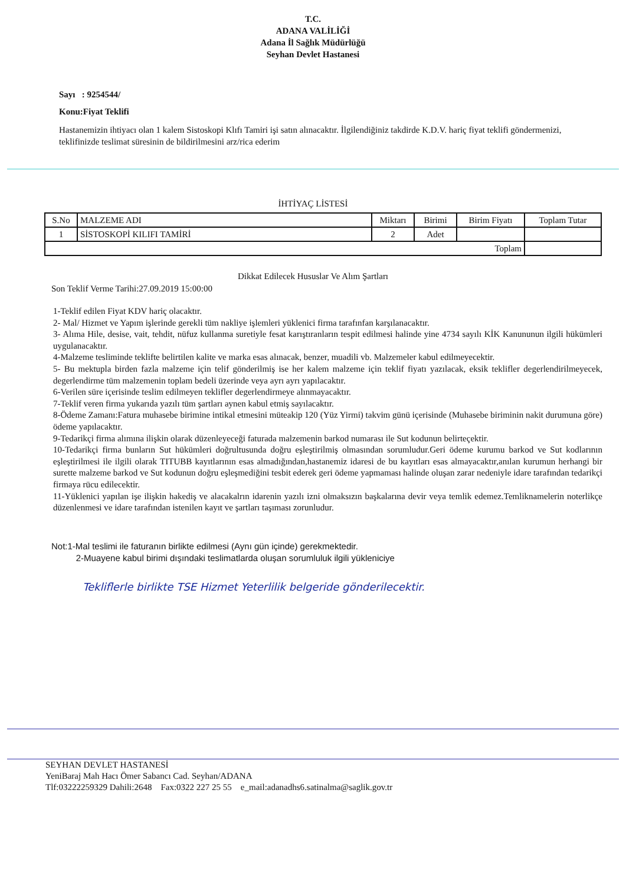T.C.
ADANA VALİLİĞİ
Adana İl Sağlık Müdürlüğü
Seyhan Devlet Hastanesi
Sayı : 9254544/
Konu:Fiyat Teklifi
Hastanemizin ihtiyacı olan 1 kalem Sistoskopi Klıfı Tamiri işi satın alınacaktır. İlgilendiğiniz takdirde K.D.V. hariç fiyat teklifi göndermenizi, teklifinizde teslimat süresinin de bildirilmesini arz/rica ederim
İHTİYAÇ LİSTESİ
| S.No | MALZEME ADI | Miktarı | Birimi | Birim Fiyatı | Toplam Tutar |
| --- | --- | --- | --- | --- | --- |
| 1 | SİSTOSKOPİ KILIFI TAMİRİ | 2 | Adet | | |
| Toplam | | | | | |
Dikkat Edilecek Hususlar Ve Alım Şartları
Son Teklif Verme Tarihi:27.09.2019 15:00:00
1-Teklif edilen Fiyat KDV hariç olacaktır.
2- Mal/ Hizmet ve Yapım işlerinde gerekli tüm nakliye işlemleri yüklenici firma tarafınfan karşılanacaktır.
3- Alıma Hile, desise, vait, tehdit, nüfuz kullanma suretiyle fesat karıştıranların tespit edilmesi halinde yine 4734 sayılı KİK Kanununun ilgili hükümleri uygulanacaktır.
4-Malzeme tesliminde teklifte belirtilen kalite ve marka esas alınacak, benzer, muadili vb. Malzemeler kabul edilmeyecektir.
5- Bu mektupla birden fazla malzeme için telif gönderilmiş ise her kalem malzeme için teklif fiyatı yazılacak, eksik teklifler degerlendirilmeyecek, degerlendirme tüm malzemenin toplam bedeli üzerinde veya ayrı ayrı yapılacaktır.
6-Verilen süre içerisinde teslim edilmeyen teklifler degerlendirmeye alınmayacaktır.
7-Teklif veren firma yukarıda yazılı tüm şartları aynen kabul etmiş sayılacaktır.
8-Ödeme Zamanı:Fatura muhasebe birimine intikal etmesini müteakip 120 (Yüz Yirmi) takvim günü içerisinde (Muhasebe biriminin nakit durumuna göre) ödeme yapılacaktır.
9-Tedarikçi firma alımına ilişkin olarak düzenleyeceği faturada malzemenin barkod numarası ile Sut kodunun belirteçektir.
10-Tedarikçi firma bunların Sut hükümleri doğrultusunda doğru eşleştirilmiş olmasından sorumludur.Geri ödeme kurumu barkod ve Sut kodlarının eşleştirilmesi ile ilgili olarak TITUBB kayıtlarının esas almadığından,hastanemiz idaresi de bu kayıtları esas almayacaktır,anılan kurumun herhangi bir surette malzeme barkod ve Sut kodunun doğru eşleşmediğini tesbit ederek geri ödeme yapmaması halinde oluşan zarar nedeniyle idare tarafından tedarikçi firmaya rücu edilecektir.
11-Yüklenici yapılan işe ilişkin hakediş ve alacakalrın idarenin yazılı izni olmaksızın başkalarına devir veya temlik edemez.Temliknamelerin noterlikçe düzenlenmesi ve idare tarafından istenilen kayıt ve şartları taşıması zorunludur.
Not:1-Mal teslimi ile faturanın birlikte edilmesi (Aynı gün içinde) gerekmektedir.
2-Muayene kabul birimi dışındaki teslimatlarda oluşan sorumluluk ilgili yükleniciye
Tekliflerle birlikte TSE Hizmet Yeterlilik belgeride gönderilecektir.
SEYHAN DEVLET HASTANESİ
YeniBaraj Mah Hacı Ömer Sabancı Cad. Seyhan/ADANA
Tlf:03222259329 Dahili:2648 Fax:0322 227 25 55 e_mail:adanadhs6.satinalma@saglik.gov.tr